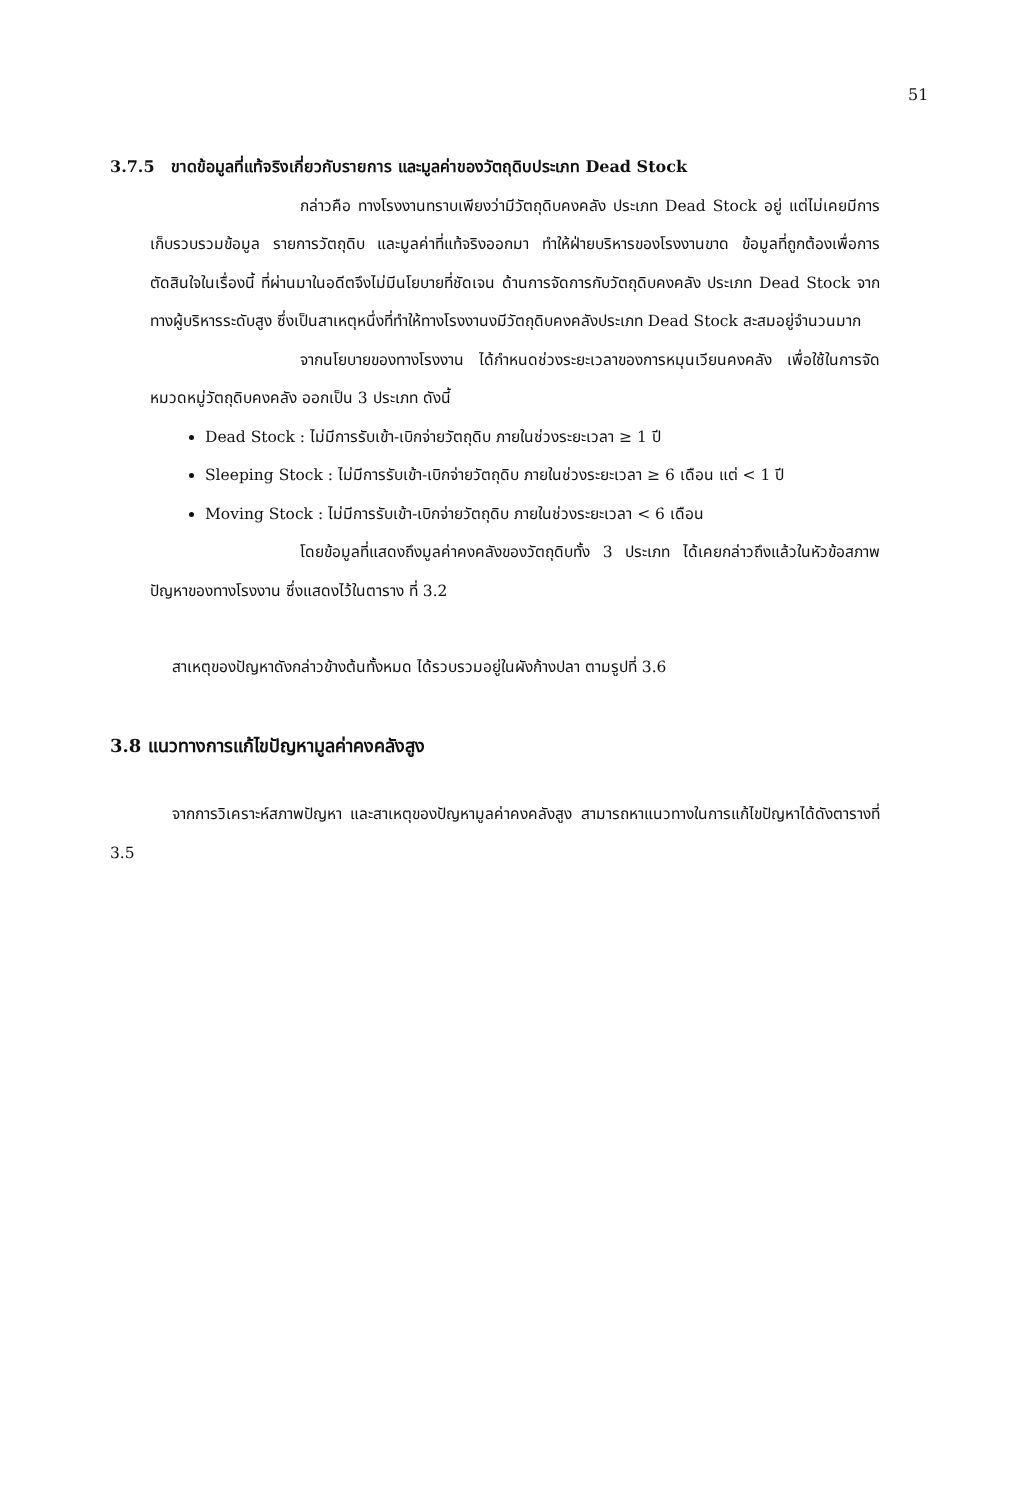51
3.7.5 ขาดข้อมูลที่แท้จริงเกี่ยวกับรายการ และมูลค่าของวัตถุดิบประเภท Dead Stock
กล่าวคือ ทางโรงงานทราบเพียงว่ามีวัตถุดิบคงคลัง ประเภท Dead Stock อยู่ แต่ไม่เคยมีการเก็บรวบรวมข้อมูล รายการวัตถุดิบ และมูลค่าที่แท้จริงออกมา ทำให้ฝ่ายบริหารของโรงงานขาด ข้อมูลที่ถูกต้องเพื่อการตัดสินใจในเรื่องนี้ ที่ผ่านมาในอดีตจึงไม่มีนโยบายที่ชัดเจน ด้านการจัดการกับวัตถุดิบคงคลัง ประเภท Dead Stock จากทางผู้บริหารระดับสูง ซึ่งเป็นสาเหตุหนึ่งที่ทำให้ทางโรงงานงมีวัตถุดิบคงคลังประเภท Dead Stock สะสมอยู่จำนวนมาก
จากนโยบายของทางโรงงาน ได้กำหนดช่วงระยะเวลาของการหมุนเวียนคงคลัง เพื่อใช้ในการจัดหมวดหมู่วัตถุดิบคงคลัง ออกเป็น 3 ประเภท ดังนี้
Dead Stock : ไม่มีการรับเข้า-เบิกจ่ายวัตถุดิบ ภายในช่วงระยะเวลา ≥ 1 ปี
Sleeping Stock : ไม่มีการรับเข้า-เบิกจ่ายวัตถุดิบ ภายในช่วงระยะเวลา ≥ 6 เดือน แต่ < 1 ปี
Moving Stock : ไม่มีการรับเข้า-เบิกจ่ายวัตถุดิบ ภายในช่วงระยะเวลา < 6 เดือน
โดยข้อมูลที่แสดงถึงมูลค่าคงคลังของวัตถุดิบทั้ง 3 ประเภท ได้เคยกล่าวถึงแล้วในหัวข้อสภาพปัญหาของทางโรงงาน ซึ่งแสดงไว้ในตาราง ที่ 3.2
สาเหตุของปัญหาดังกล่าวข้างต้นทั้งหมด ได้รวบรวมอยู่ในผังก้างปลา ตามรูปที่ 3.6
3.8 แนวทางการแก้ไขปัญหามูลค่าคงคลังสูง
จากการวิเคราะห์สภาพปัญหา และสาเหตุของปัญหามูลค่าคงคลังสูง สามารถหาแนวทางในการแก้ไขปัญหาได้ดังตารางที่ 3.5